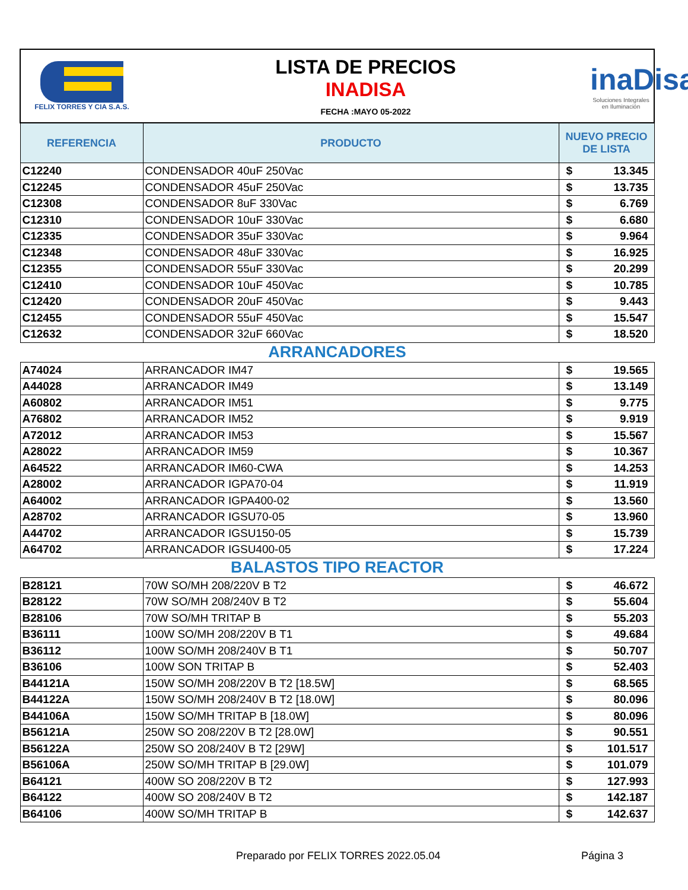| FELIX TORRES Y CIA S.A.S. | LISTA DE PRECIOS INADISA FECHA :MAYO 05-2022 | | inaDisa Soluciones Integrales en Iluminación |
| REFERENCIA | PRODUCTO | NUEVO PRECIO DE LISTA | |
| C12240 | CONDENSADOR 40uF 250Vac | $ | 13.345 |
| C12245 | CONDENSADOR 45uF 250Vac | $ | 13.735 |
| C12308 | CONDENSADOR 8uF 330Vac | $ | 6.769 |
| C12310 | CONDENSADOR 10uF 330Vac | $ | 6.680 |
| C12335 | CONDENSADOR 35uF 330Vac | $ | 9.964 |
| C12348 | CONDENSADOR 48uF 330Vac | $ | 16.925 |
| C12355 | CONDENSADOR 55uF 330Vac | $ | 20.299 |
| C12410 | CONDENSADOR 10uF 450Vac | $ | 10.785 |
| C12420 | CONDENSADOR 20uF 450Vac | $ | 9.443 |
| C12455 | CONDENSADOR 55uF 450Vac | $ | 15.547 |
| C12632 | CONDENSADOR 32uF 660Vac | $ | 18.520 |
| ARRANCADORES | | | |
| A74024 | ARRANCADOR IM47 | $ | 19.565 |
| A44028 | ARRANCADOR IM49 | $ | 13.149 |
| A60802 | ARRANCADOR IM51 | $ | 9.775 |
| A76802 | ARRANCADOR IM52 | $ | 9.919 |
| A72012 | ARRANCADOR IM53 | $ | 15.567 |
| A28022 | ARRANCADOR IM59 | $ | 10.367 |
| A64522 | ARRANCADOR IM60-CWA | $ | 14.253 |
| A28002 | ARRANCADOR IGPA70-04 | $ | 11.919 |
| A64002 | ARRANCADOR IGPA400-02 | $ | 13.560 |
| A28702 | ARRANCADOR IGSU70-05 | $ | 13.960 |
| A44702 | ARRANCADOR IGSU150-05 | $ | 15.739 |
| A64702 | ARRANCADOR IGSU400-05 | $ | 17.224 |
| BALASTOS TIPO REACTOR | | | |
| B28121 | 70W SO/MH 208/220V B T2 | $ | 46.672 |
| B28122 | 70W SO/MH 208/240V B T2 | $ | 55.604 |
| B28106 | 70W SO/MH TRITAP B | $ | 55.203 |
| B36111 | 100W SO/MH 208/220V B T1 | $ | 49.684 |
| B36112 | 100W SO/MH 208/240V B T1 | $ | 50.707 |
| B36106 | 100W SON TRITAP B | $ | 52.403 |
| B44121A | 150W SO/MH 208/220V B T2 [18.5W] | $ | 68.565 |
| B44122A | 150W SO/MH 208/240V B T2 [18.0W] | $ | 80.096 |
| B44106A | 150W SO/MH TRITAP B [18.0W] | $ | 80.096 |
| B56121A | 250W SO 208/220V B T2 [28.0W] | $ | 90.551 |
| B56122A | 250W SO 208/240V B T2 [29W] | $ | 101.517 |
| B56106A | 250W SO/MH TRITAP B [29.0W] | $ | 101.079 |
| B64121 | 400W SO 208/220V B T2 | $ | 127.993 |
| B64122 | 400W SO 208/240V B T2 | $ | 142.187 |
| B64106 | 400W SO/MH TRITAP B | $ | 142.637 |
Preparado por FELIX TORRES 2022.05.04
Página 3